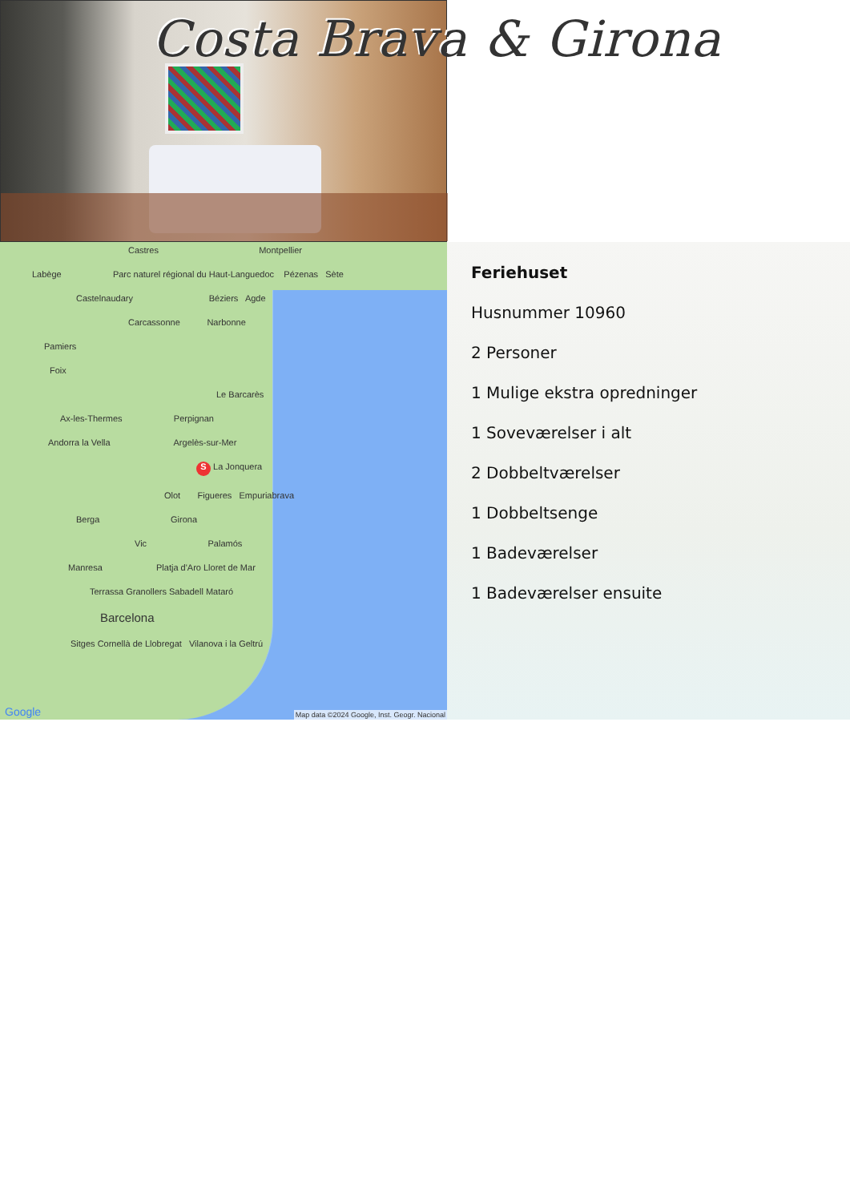Costa Brava & Girona
Castres Montpellier
Labège Parc naturel régional du Haut-Languedoc Pézenas Sète
Castelnaudary Béziers Agde
Carcassonne Narbonne
Pamiers
Foix
Le Barcarès
Ax-les-Thermes Perpignan
Andorra la Vella Argelès-sur-Mer
S La Jonquera
Olot Figueres Empuriabrava
Berga Girona
Vic Palamós
Manresa Platja d'Aro Lloret de Mar
Terrassa Granollers Sabadell Mataró
Barcelona
Sitges Cornellà de Llobregat Vilanova i la Geltrú
Google
Map data ©2024 Google, Inst. Geogr. Nacional
Feriehuset
Husnummer 10960
2 Personer
1 Mulige ekstra opredninger
1 Soveværelser i alt
2 Dobbeltværelser
1 Dobbeltsenge
1 Badeværelser
1 Badeværelser ensuite